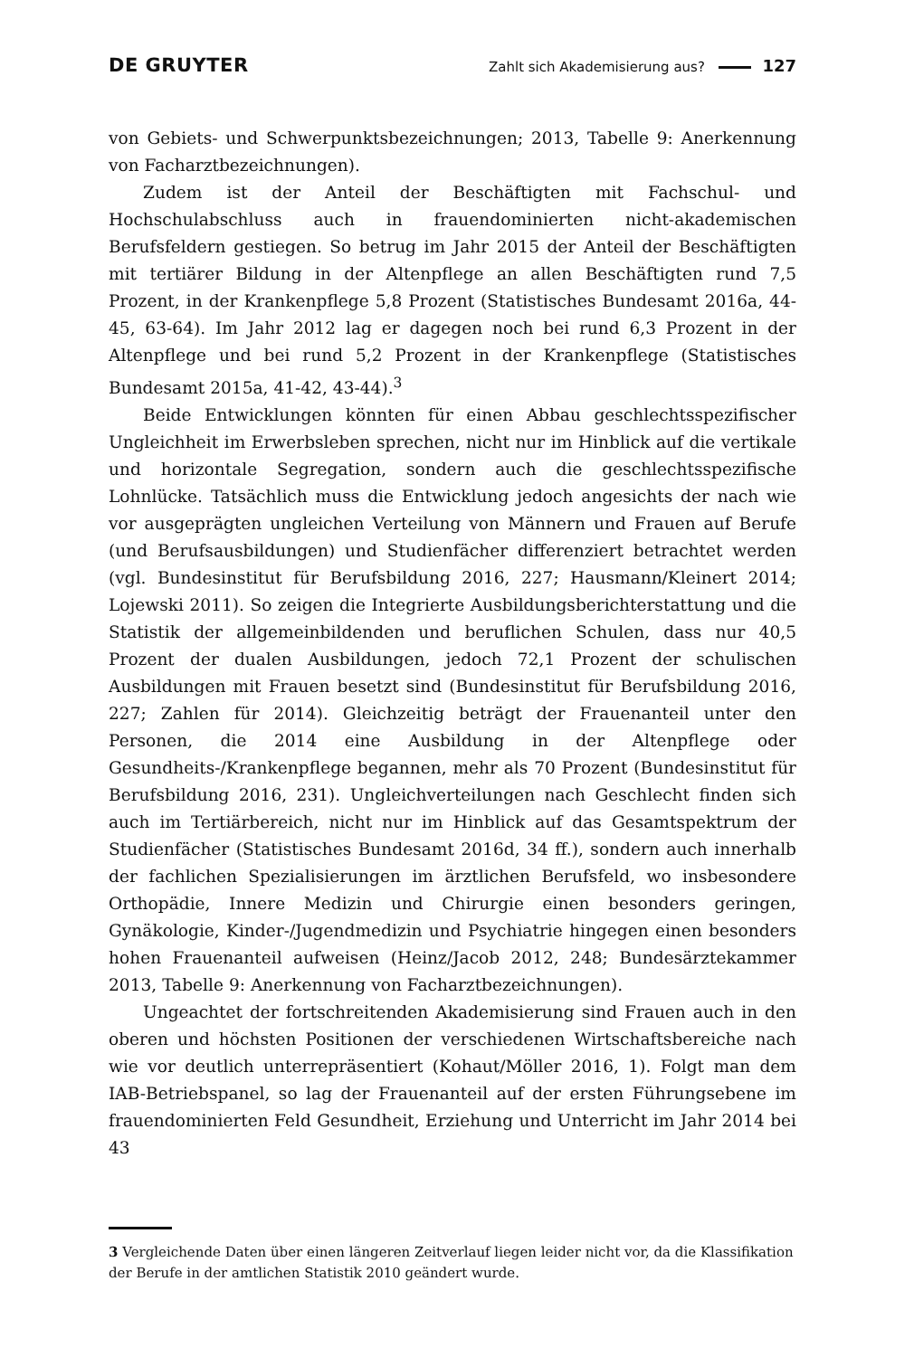DE GRUYTER Zahlt sich Akademisierung aus? 127
von Gebiets- und Schwerpunktsbezeichnungen; 2013, Tabelle 9: Anerkennung von Facharztbezeichnungen).
Zudem ist der Anteil der Beschäftigten mit Fachschul- und Hochschulabschluss auch in frauendominierten nicht-akademischen Berufsfeldern gestiegen. So betrug im Jahr 2015 der Anteil der Beschäftigten mit tertiärer Bildung in der Altenpflege an allen Beschäftigten rund 7,5 Prozent, in der Krankenpflege 5,8 Prozent (Statistisches Bundesamt 2016a, 44-45, 63-64). Im Jahr 2012 lag er dagegen noch bei rund 6,3 Prozent in der Altenpflege und bei rund 5,2 Prozent in der Krankenpflege (Statistisches Bundesamt 2015a, 41-42, 43-44).<sup>3</sup>
Beide Entwicklungen könnten für einen Abbau geschlechtsspezifischer Ungleichheit im Erwerbsleben sprechen, nicht nur im Hinblick auf die vertikale und horizontale Segregation, sondern auch die geschlechtsspezifische Lohnlücke. Tatsächlich muss die Entwicklung jedoch angesichts der nach wie vor ausgeprägten ungleichen Verteilung von Männern und Frauen auf Berufe (und Berufsausbildungen) und Studienfächer differenziert betrachtet werden (vgl. Bundesinstitut für Berufsbildung 2016, 227; Hausmann/Kleinert 2014; Lojewski 2011). So zeigen die Integrierte Ausbildungsberichterstattung und die Statistik der allgemeinbildenden und beruflichen Schulen, dass nur 40,5 Prozent der dualen Ausbildungen, jedoch 72,1 Prozent der schulischen Ausbildungen mit Frauen besetzt sind (Bundesinstitut für Berufsbildung 2016, 227; Zahlen für 2014). Gleichzeitig beträgt der Frauenanteil unter den Personen, die 2014 eine Ausbildung in der Altenpflege oder Gesundheits-/Krankenpflege begannen, mehr als 70 Prozent (Bundesinstitut für Berufsbildung 2016, 231). Ungleichverteilungen nach Geschlecht finden sich auch im Tertiärbereich, nicht nur im Hinblick auf das Gesamtspektrum der Studienfächer (Statistisches Bundesamt 2016d, 34 ff.), sondern auch innerhalb der fachlichen Spezialisierungen im ärztlichen Berufsfeld, wo insbesondere Orthopädie, Innere Medizin und Chirurgie einen besonders geringen, Gynäkologie, Kinder-/Jugendmedizin und Psychiatrie hingegen einen besonders hohen Frauenanteil aufweisen (Heinz/Jacob 2012, 248; Bundesärztekammer 2013, Tabelle 9: Anerkennung von Facharztbezeichnungen).
Ungeachtet der fortschreitenden Akademisierung sind Frauen auch in den oberen und höchsten Positionen der verschiedenen Wirtschaftsbereiche nach wie vor deutlich unterrepräsentiert (Kohaut/Möller 2016, 1). Folgt man dem IAB-Betriebspanel, so lag der Frauenanteil auf der ersten Führungsebene im frauendominierten Feld Gesundheit, Erziehung und Unterricht im Jahr 2014 bei 43
3 Vergleichende Daten über einen längeren Zeitverlauf liegen leider nicht vor, da die Klassifikation der Berufe in der amtlichen Statistik 2010 geändert wurde.